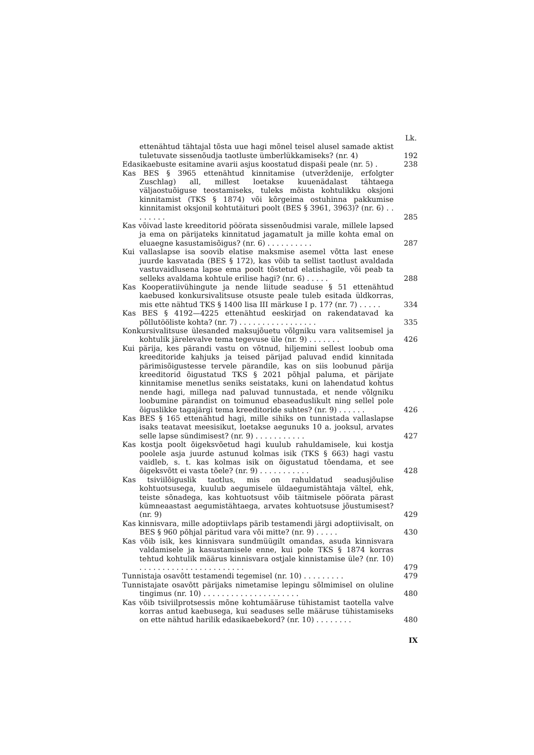Lk.
ettenähtud tähtajal tõsta uue hagi mõnel teisel alusel samade aktist tuletuvate sissenõudja taotluste ümberlükkamiseks? (nr. 4)
192
Edasikaebuste esitamine avarii asjus koostatud dispaši peale (nr. 5) .
238
Kas BES § 3965 ettenähtud kinnitamise (utverždenije, erfolgter Zuschlag) all, millest loetakse kuuenädalast tähtaega väljaostuõiguse teostamiseks, tuleks mõista kohtulikku oksjoni kinnitamist (TKS § 1874) või kõrgeima ostuhinna pakkumise kinnitamist oksjonil kohtutäituri poolt (BES § 3961, 3963)? (nr. 6) . . . . . . . .
285
Kas võivad laste kreeditorid pöörata sissenõudmisi varale, millele lapsed ja ema on pärijateks kinnitatud jagamatult ja mille kohta emal on eluaegne kasustamisõigus? (nr. 6) . . . . . . . . . .
287
Kui vallaslapse isa soovib elatise maksmise asemel võtta last enese juurde kasvatada (BES § 172), kas võib ta sellist taotlust avaldada vastuvaidlusena lapse ema poolt tõstetud elatishagile, või peab ta selleks avaldama kohtule erilise hagi? (nr. 6) . . . . .
288
Kas Kooperatiivühingute ja nende liitude seaduse § 51 ettenähtud kaebused konkursivalitsuse otsuste peale tuleb esitada üldkorras, mis ette nähtud TKS § 1400 lisa III märkuse I p. 17? (nr. 7) . . . . .
334
Kas BES § 4192—4225 ettenähtud eeskirjad on rakendatavad ka põllutööliste kohta? (nr. 7) . . . . . . . . . . . . . . . . .
335
Konkursivalitsuse ülesanded maksujõuetu võlgniku vara valitsemisel ja kohtulik järelevalve tema tegevuse üle (nr. 9) . . . . . . .
426
Kui pärija, kes pärandi vastu on võtnud, hiljemini sellest loobub oma kreeditoride kahjuks ja teised pärijad paluvad endid kinnitada pärimisõigustesse tervele pärandile, kas on siis loobunud pärija kreeditorid õigustatud TKS § 2021 põhjal paluma, et pärijate kinnitamise menetlus seniks seistataks, kuni on lahendatud kohtus nende hagi, millega nad paluvad tunnustada, et nende võlgniku loobumine pärandist on toimunud ebaseaduslikult ning sellel pole õiguslikke tagajärgi tema kreeditoride suhtes? (nr. 9) . . . . . .
426
Kas BES § 165 ettenähtud hagi, mille sihiks on tunnistada vallaslapse isaks teatavat meesisikut, loetakse aegunuks 10 a. jooksul, arvates selle lapse sündimisest? (nr. 9) . . . . . . . . . . .
427
Kas kostja poolt õigeksvõetud hagi kuulub rahuldamisele, kui kostja poolele asja juurde astunud kolmas isik (TKS § 663) hagi vastu vaidleb, s. t. kas kolmas isik on õigustatud tõendama, et see õigeksvõtt ei vasta tõele? (nr. 9) . . . . . . . . . . .
428
Kas tsiviilõiguslik taotlus, mis on rahuldatud seadusjõulise kohtuotsusega, kuulub aegumisele üldaegumistähtaja vältel, ehk, teiste sõnadega, kas kohtuotsust võib täitmisele pöörata pärast kümneaastast aegumistähtaega, arvates kohtuotsuse jõustumisest? (nr. 9)
429
Kas kinnisvara, mille adoptiivlaps pärib testamendi järgi adoptiivisalt, on BES § 960 põhjal päritud vara või mitte? (nr. 9) . . . . .
430
Kas võib isik, kes kinnisvara sundmüügilt omandas, asuda kinnisvara valdamisele ja kasustamisele enne, kui pole TKS § 1874 korras tehtud kohtulik määrus kinnisvara ostjale kinnistamise üle? (nr. 10) . . . . . . . . . . . . . . . . . . . . . . .
479
Tunnistaja osavõtt testamendi tegemisel (nr. 10) . . . . . . . . .
479
Tunnistajate osavõtt pärijaks nimetamise lepingu sõlmimisel on oluline tingimus (nr. 10) . . . . . . . . . . . . . . . . . . . . .
480
Kas võib tsiviilprotsessis mõne kohtumääruse tühistamist taotella valve korras antud kaebusega, kui seaduses selle määruse tühistamiseks on ette nähtud harilik edasikaebekord? (nr. 10) . . . . . . . .
480
IX